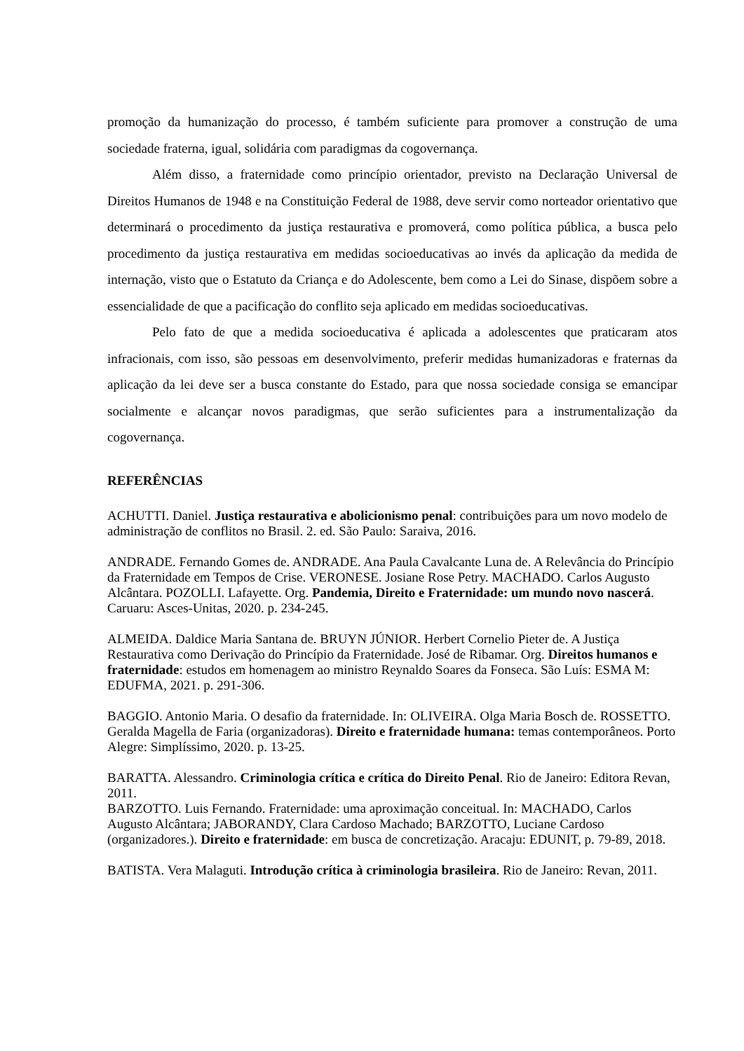promoção da humanização do processo, é também suficiente para promover a construção de uma sociedade fraterna, igual, solidária com paradigmas da cogovernança.
Além disso, a fraternidade como princípio orientador, previsto na Declaração Universal de Direitos Humanos de 1948 e na Constituição Federal de 1988, deve servir como norteador orientativo que determinará o procedimento da justiça restaurativa e promoverá, como política pública, a busca pelo procedimento da justiça restaurativa em medidas socioeducativas ao invés da aplicação da medida de internação, visto que o Estatuto da Criança e do Adolescente, bem como a Lei do Sinase, dispõem sobre a essencialidade de que a pacificação do conflito seja aplicado em medidas socioeducativas.
Pelo fato de que a medida socioeducativa é aplicada a adolescentes que praticaram atos infracionais, com isso, são pessoas em desenvolvimento, preferir medidas humanizadoras e fraternas da aplicação da lei deve ser a busca constante do Estado, para que nossa sociedade consiga se emancipar socialmente e alcançar novos paradigmas, que serão suficientes para a instrumentalização da cogovernança.
REFERÊNCIAS
ACHUTTI. Daniel. Justiça restaurativa e abolicionismo penal: contribuições para um novo modelo de administração de conflitos no Brasil. 2. ed. São Paulo: Saraiva, 2016.
ANDRADE. Fernando Gomes de. ANDRADE. Ana Paula Cavalcante Luna de. A Relevância do Princípio da Fraternidade em Tempos de Crise. VERONESE. Josiane Rose Petry. MACHADO. Carlos Augusto Alcântara. POZOLLI. Lafayette. Org. Pandemia, Direito e Fraternidade: um mundo novo nascerá. Caruaru: Asces-Unitas, 2020. p. 234-245.
ALMEIDA. Daldice Maria Santana de. BRUYN JÚNIOR. Herbert Cornelio Pieter de. A Justiça Restaurativa como Derivação do Princípio da Fraternidade. José de Ribamar. Org. Direitos humanos e fraternidade: estudos em homenagem ao ministro Reynaldo Soares da Fonseca. São Luís: ESMA M: EDUFMA, 2021. p. 291-306.
BAGGIO. Antonio Maria. O desafio da fraternidade. In: OLIVEIRA. Olga Maria Bosch de. ROSSETTO. Geralda Magella de Faria (organizadoras). Direito e fraternidade humana: temas contemporâneos. Porto Alegre: Simplíssimo, 2020. p. 13-25.
BARATTA. Alessandro. Criminologia crítica e crítica do Direito Penal. Rio de Janeiro: Editora Revan, 2011.
BARZOTTO. Luis Fernando. Fraternidade: uma aproximação conceitual. In: MACHADO, Carlos Augusto Alcântara; JABORANDY, Clara Cardoso Machado; BARZOTTO, Luciane Cardoso (organizadores.). Direito e fraternidade: em busca de concretização. Aracaju: EDUNIT, p. 79-89, 2018.
BATISTA. Vera Malaguti. Introdução crítica à criminologia brasileira. Rio de Janeiro: Revan, 2011.